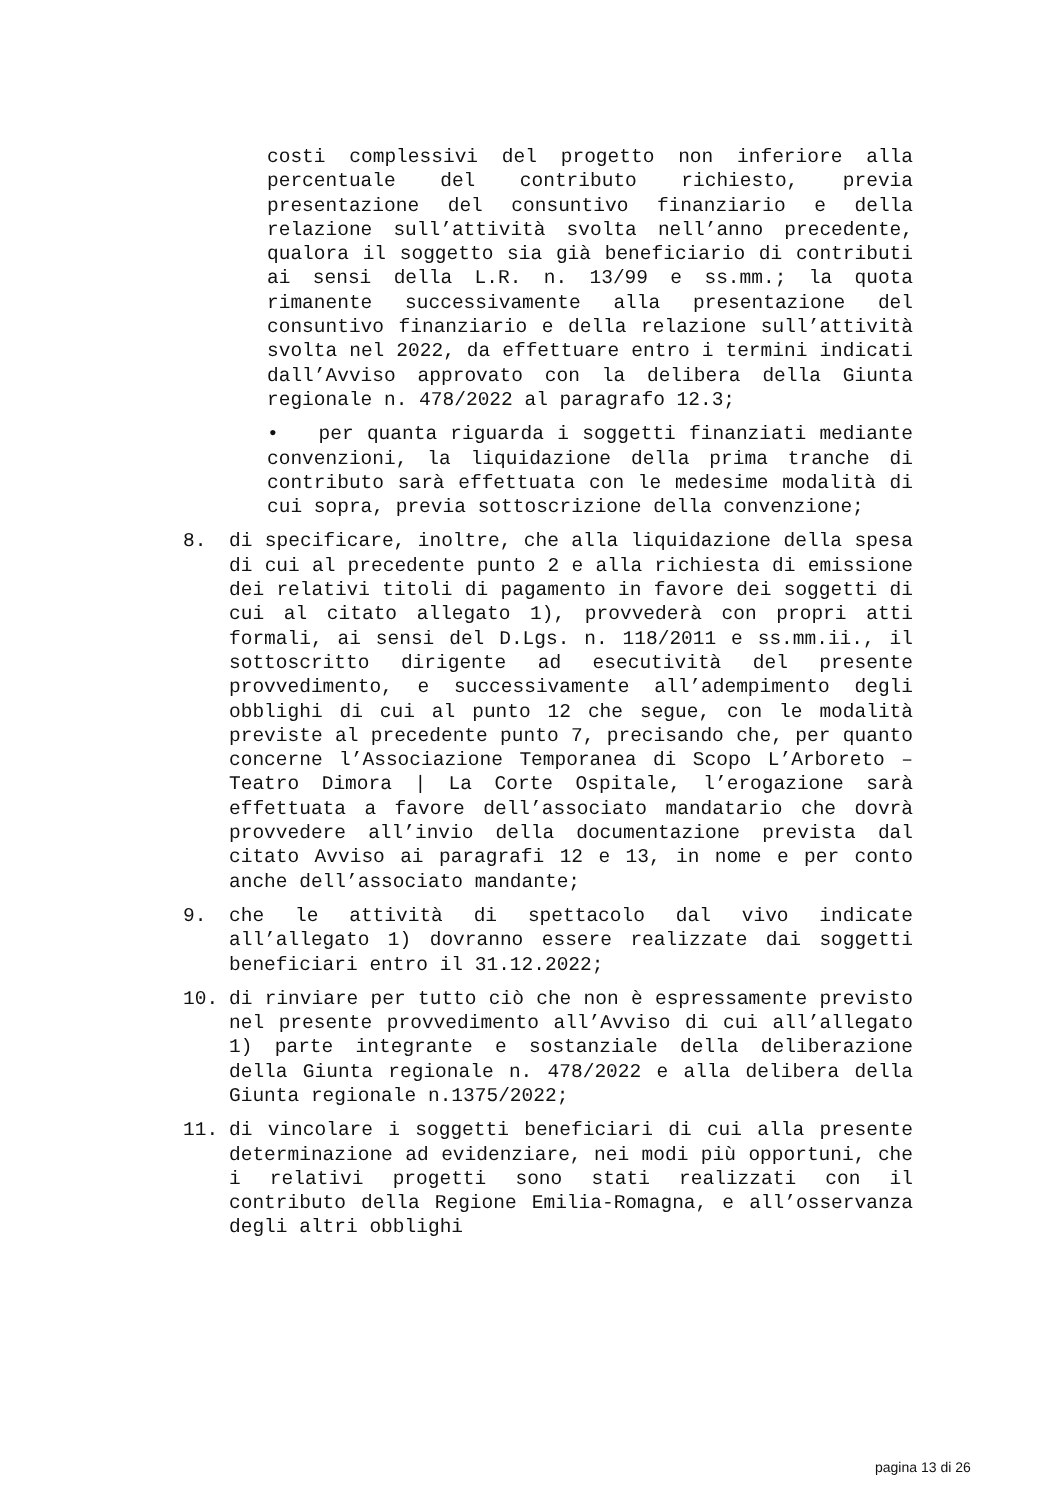costi complessivi del progetto non inferiore alla percentuale del contributo richiesto, previa presentazione del consuntivo finanziario e della relazione sull’attività svolta nell’anno precedente, qualora il soggetto sia già beneficiario di contributi ai sensi della L.R. n. 13/99 e ss.mm.; la quota rimanente successivamente alla presentazione del consuntivo finanziario e della relazione sull’attività svolta nel 2022, da effettuare entro i termini indicati dall’Avviso approvato con la delibera della Giunta regionale n. 478/2022 al paragrafo 12.3;
• per quanta riguarda i soggetti finanziati mediante convenzioni, la liquidazione della prima tranche di contributo sarà effettuata con le medesime modalità di cui sopra, previa sottoscrizione della convenzione;
8. di specificare, inoltre, che alla liquidazione della spesa di cui al precedente punto 2 e alla richiesta di emissione dei relativi titoli di pagamento in favore dei soggetti di cui al citato allegato 1), provvederà con propri atti formali, ai sensi del D.Lgs. n. 118/2011 e ss.mm.ii., il sottoscritto dirigente ad esecutività del presente provvedimento, e successivamente all’adempimento degli obblighi di cui al punto 12 che segue, con le modalità previste al precedente punto 7, precisando che, per quanto concerne l’Associazione Temporanea di Scopo L’Arboreto – Teatro Dimora | La Corte Ospitale, l’erogazione sarà effettuata a favore dell’associato mandatario che dovrà provvedere all’invio della documentazione prevista dal citato Avviso ai paragrafi 12 e 13, in nome e per conto anche dell’associato mandante;
9. che le attività di spettacolo dal vivo indicate all’allegato 1) dovranno essere realizzate dai soggetti beneficiari entro il 31.12.2022;
10. di rinviare per tutto ciò che non è espressamente previsto nel presente provvedimento all’Avviso di cui all’allegato 1) parte integrante e sostanziale della deliberazione della Giunta regionale n. 478/2022 e alla delibera della Giunta regionale n.1375/2022;
11. di vincolare i soggetti beneficiari di cui alla presente determinazione ad evidenziare, nei modi più opportuni, che i relativi progetti sono stati realizzati con il contributo della Regione Emilia-Romagna, e all’osservanza degli altri obblighi
pagina 13 di 26